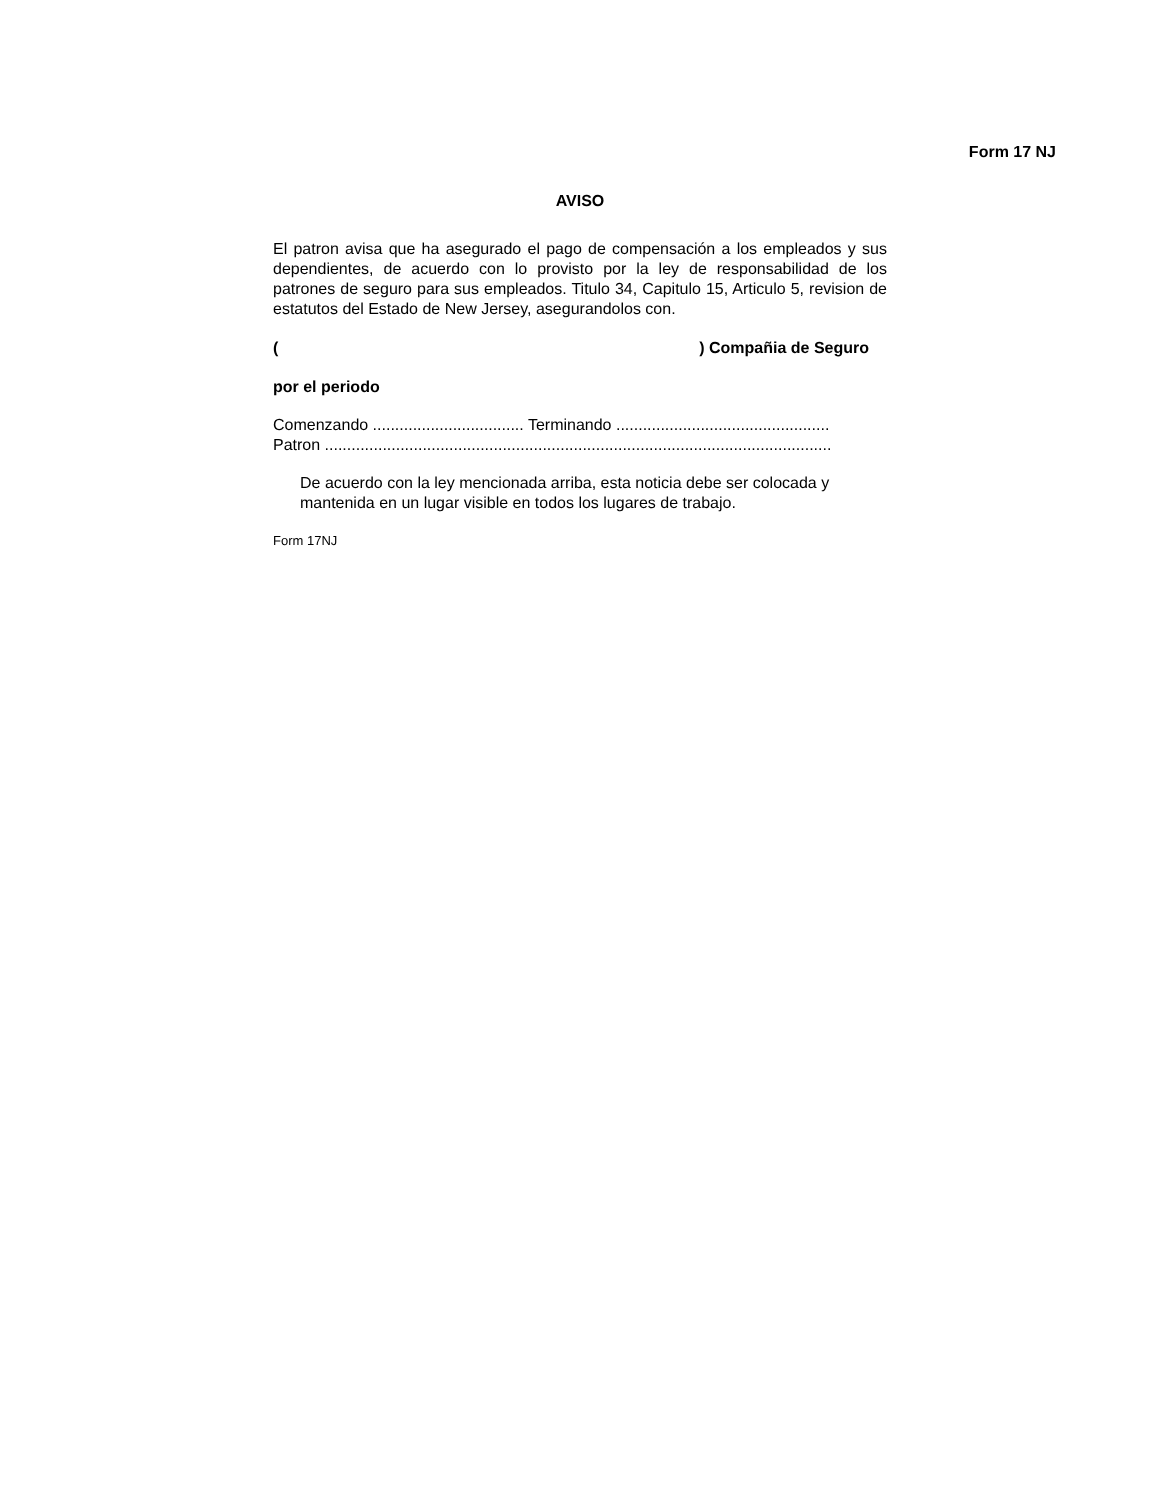Form 17 NJ
AVISO
El patron avisa que ha asegurado el pago de compensación a los empleados y sus dependientes, de acuerdo con lo provisto por la ley de responsabilidad de los patrones de seguro para sus empleados. Titulo 34, Capitulo 15, Articulo 5, revision de estatutos del Estado de New Jersey, asegurandolos con.
() Compañia de Seguro
por el periodo
Comenzando .................................. Terminando ................................................
Patron ..................................................................................................................
De acuerdo con la ley mencionada arriba, esta noticia debe ser colocada y mantenida en un lugar visible en todos los lugares de trabajo.
Form 17NJ